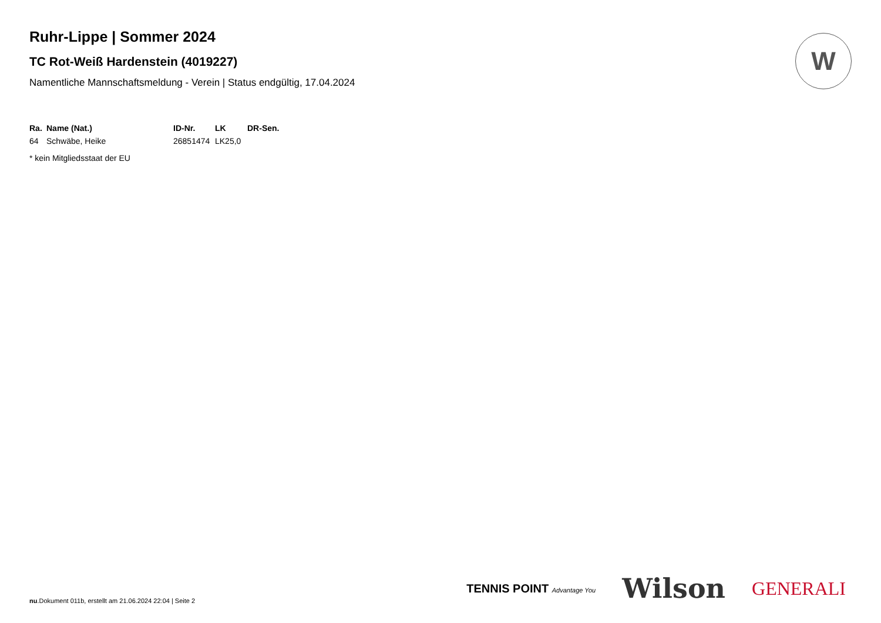W
Ruhr-Lippe | Sommer 2024
TC Rot-Weiß Hardenstein (4019227)
Namentliche Mannschaftsmeldung - Verein | Status endgültig, 17.04.2024
| Ra. | Name (Nat.) | ID-Nr. | LK | DR-Sen. |
| --- | --- | --- | --- | --- |
| 64 | Schwäbe, Heike | 26851474 | LK25,0 | |
* kein Mitgliedsstaat der EU
TENNIS POINT Advantage You Wilson GENERALI
nu.Dokument 011b, erstellt am 21.06.2024 22:04 | Seite 2